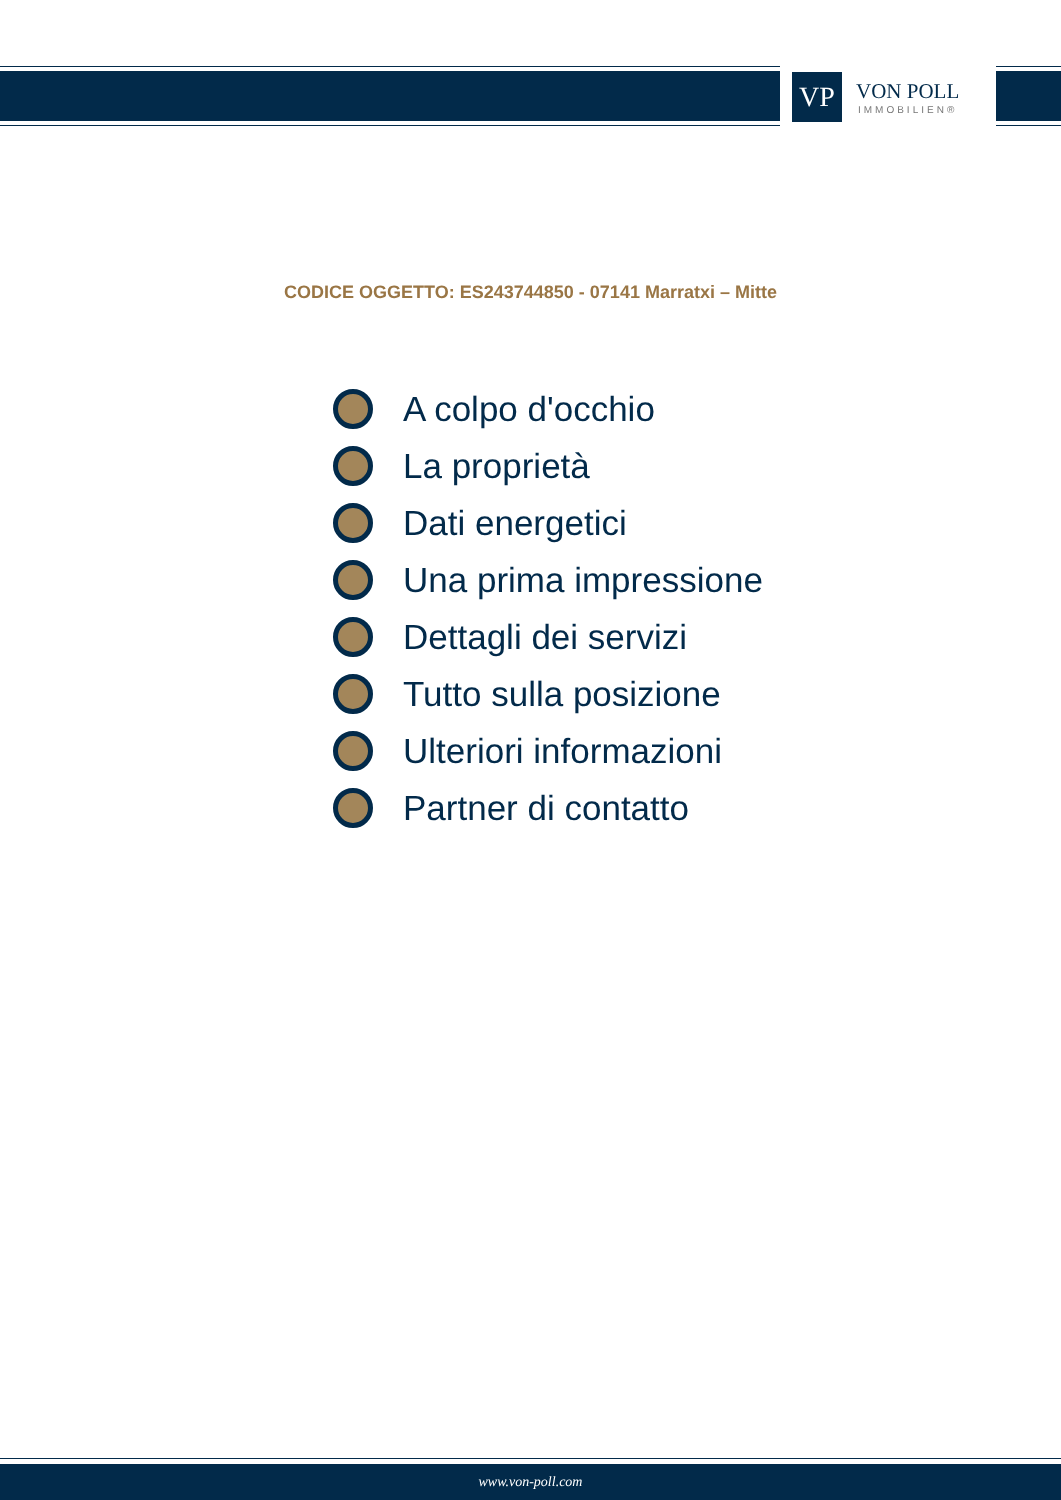VP
VON POLL
IMMOBILIEN®
CODICE OGGETTO: ES243744850 - 07141 Marratxi – Mitte
A colpo d'occhio
La proprietà
Dati energetici
Una prima impressione
Dettagli dei servizi
Tutto sulla posizione
Ulteriori informazioni
Partner di contatto
www.von-poll.com